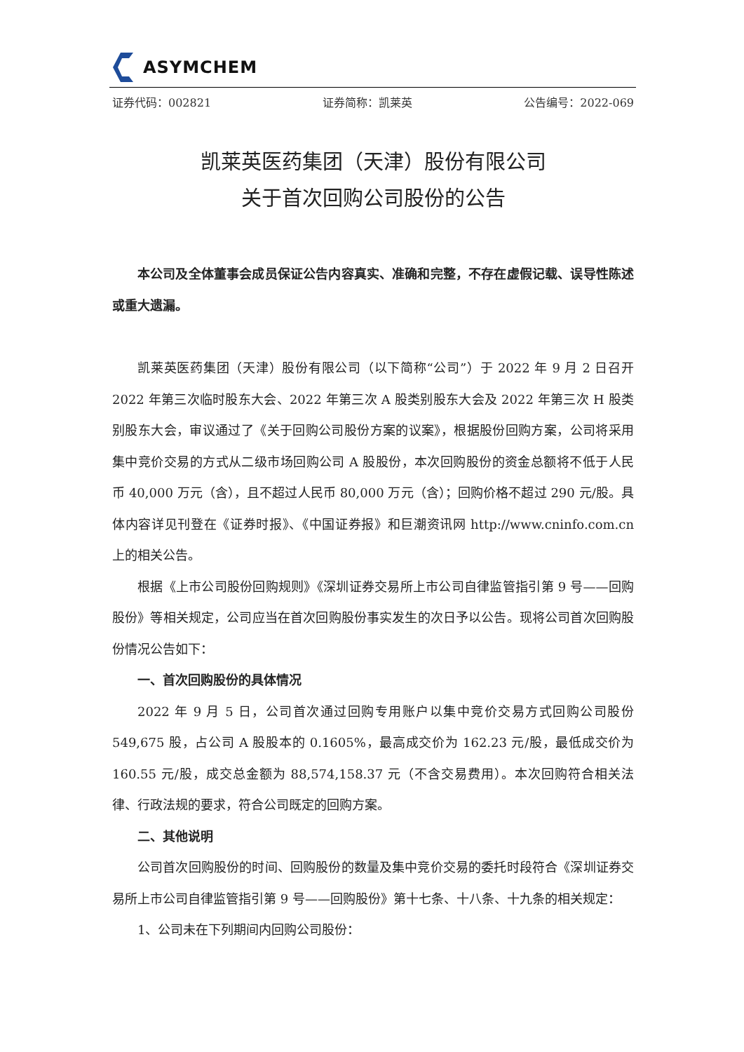ASYMCHEM
证券代码：002821 证券简称：凯莱英 公告编号：2022-069
凯莱英医药集团（天津）股份有限公司
关于首次回购公司股份的公告
本公司及全体董事会成员保证公告内容真实、准确和完整，不存在虚假记载、误导性陈述或重大遗漏。
凯莱英医药集团（天津）股份有限公司（以下简称“公司”）于 2022 年 9 月 2 日召开 2022 年第三次临时股东大会、2022 年第三次 A 股类别股东大会及 2022 年第三次 H 股类别股东大会，审议通过了《关于回购公司股份方案的议案》，根据股份回购方案，公司将采用集中竞价交易的方式从二级市场回购公司 A 股股份，本次回购股份的资金总额将不低于人民币 40,000 万元（含），且不超过人民币 80,000 万元（含）；回购价格不超过 290 元/股。具体内容详见刊登在《证券时报》、《中国证券报》和巨潮资讯网 http://www.cninfo.com.cn 上的相关公告。
根据《上市公司股份回购规则》《深圳证券交易所上市公司自律监管指引第 9 号——回购股份》等相关规定，公司应当在首次回购股份事实发生的次日予以公告。现将公司首次回购股份情况公告如下：
一、首次回购股份的具体情况
2022 年 9 月 5 日，公司首次通过回购专用账户以集中竞价交易方式回购公司股份 549,675 股，占公司 A 股股本的 0.1605%，最高成交价为 162.23 元/股，最低成交价为 160.55 元/股，成交总金额为 88,574,158.37 元（不含交易费用）。本次回购符合相关法律、行政法规的要求，符合公司既定的回购方案。
二、其他说明
公司首次回购股份的时间、回购股份的数量及集中竞价交易的委托时段符合《深圳证券交易所上市公司自律监管指引第 9 号——回购股份》第十七条、十八条、十九条的相关规定：
1、公司未在下列期间内回购公司股份：